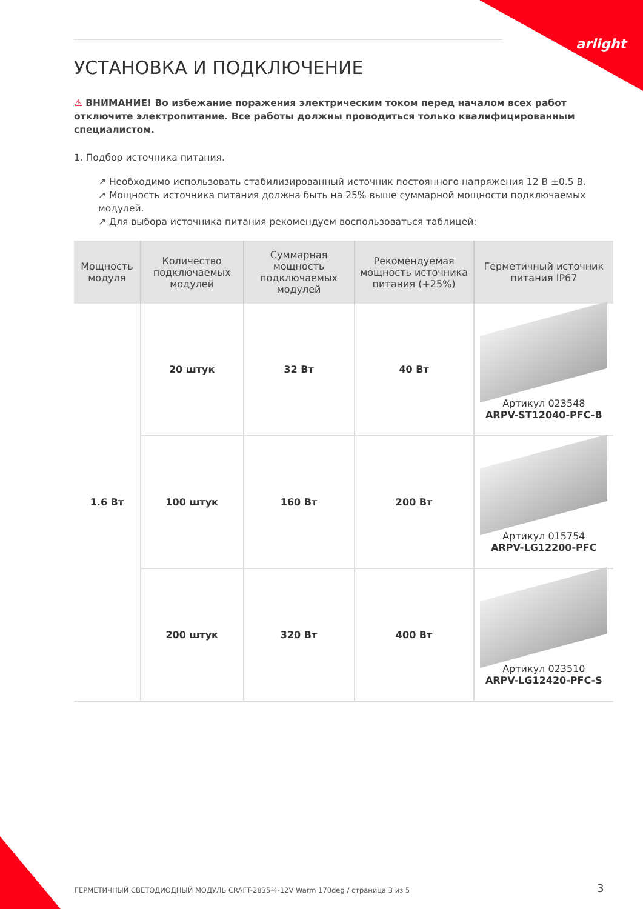arlight
УСТАНОВКА И ПОДКЛЮЧЕНИЕ
⚠ ВНИМАНИЕ! Во избежание поражения электрическим током перед началом всех работ отключите электропитание. Все работы должны проводиться только квалифицированным специалистом.
1. Подбор источника питания.
↗ Необходимо использовать стабилизированный источник постоянного напряжения 12 В ±0.5 В.
↗ Мощность источника питания должна быть на 25% выше суммарной мощности подключаемых модулей.
↗ Для выбора источника питания рекомендуем воспользоваться таблицей:
| Мощность модуля | Количество подключаемых модулей | Суммарная мощность подключаемых модулей | Рекомендуемая мощность источника питания (+25%) | Герметичный источник питания IP67 |
| --- | --- | --- | --- | --- |
| 1.6 Вт | 20 штук | 32 Вт | 40 Вт | Артикул 023548 ARPV-ST12040-PFC-B |
| | 100 штук | 160 Вт | 200 Вт | Артикул 015754 ARPV-LG12200-PFC |
| | 200 штук | 320 Вт | 400 Вт | Артикул 023510 ARPV-LG12420-PFC-S |
ГЕРМЕТИЧНЫЙ СВЕТОДИОДНЫЙ МОДУЛЬ CRAFT-2835-4-12V Warm 170deg / страница 3 из 5
3